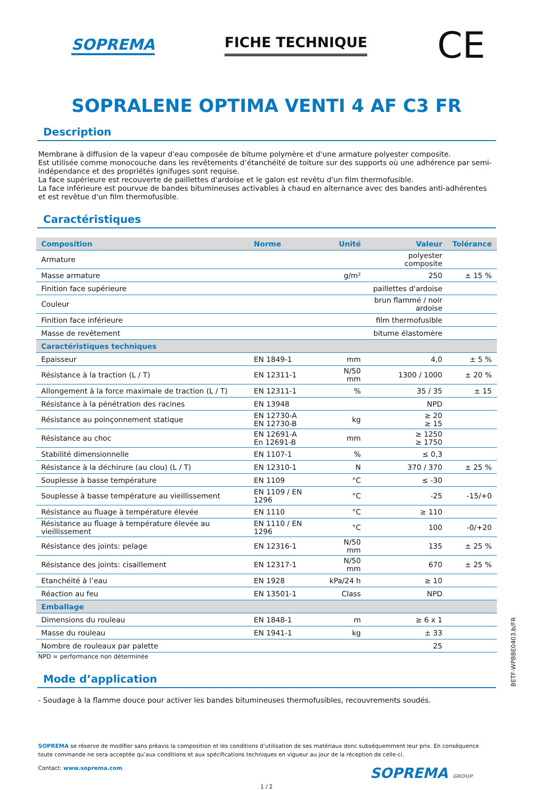SOPREMA FICHE TECHNIQUE
CE
SOPRALENE OPTIMA VENTI 4 AF C3 FR
Description
Membrane à diffusion de la vapeur d'eau composée de bitume polymère et d'une armature polyester composite.
Est utilisée comme monocouche dans les revêtements d’étanchéité de toiture sur des supports où une adhérence par semi-indépendance et des propriétés ignifuges sont requise.
La face supérieure est recouverte de paillettes d'ardoise et le galon est revêtu d'un film thermofusible.
La face inférieure est pourvue de bandes bitumineuses activables à chaud en alternance avec des bandes anti-adhérentes et est revêtue d'un film thermofusible.
Caractéristiques
| Composition | Norme | Unité | Valeur | Tolérance |
| --- | --- | --- | --- | --- |
| Armature | | | polyester composite | |
| Masse armature | | g/m² | 250 | ± 15 % |
| Finition face supérieure | | | paillettes d'ardoise | |
| Couleur | | | brun flammé / noir ardoise | |
| Finition face inférieure | | | film thermofusible | |
| Masse de revêtement | | | bitume élastomère | |
| Caractéristiques techniques | | | | |
| Epaisseur | EN 1849-1 | mm | 4,0 | ± 5 % |
| Résistance à la traction (L / T) | EN 12311-1 | N/50 mm | 1300 / 1000 | ± 20 % |
| Allongement à la force maximale de traction (L / T) | EN 12311-1 | % | 35 / 35 | ± 15 |
| Résistance à la pénétration des racines | EN 13948 | | NPD | |
| Résistance au poinçonnement statique | EN 12730-A EN 12730-B | kg | ≥ 20 ≥ 15 | |
| Résistance au choc | EN 12691-A En 12691-B | mm | ≥ 1250 ≥ 1750 | |
| Stabilité dimensionnelle | EN 1107-1 | % | ≤ 0,3 | |
| Résistance à la déchirure (au clou) (L / T) | EN 12310-1 | N | 370 / 370 | ± 25 % |
| Souplesse à basse température | EN 1109 | °C | ≤ -30 | |
| Souplesse à basse température au vieillissement | EN 1109 / EN 1296 | °C | -25 | -15/+0 |
| Résistance au fluage à température élevée | EN 1110 | °C | ≥ 110 | |
| Résistance au fluage à température élevée au vieillissement | EN 1110 / EN 1296 | °C | 100 | -0/+20 |
| Résistance des joints: pelage | EN 12316-1 | N/50 mm | 135 | ± 25 % |
| Résistance des joints: cisaillement | EN 12317-1 | N/50 mm | 670 | ± 25 % |
| Etanchéité à l’eau | EN 1928 | kPa/24 h | ≥ 10 | |
| Réaction au feu | EN 13501-1 | Class | NPD | |
| Emballage | | | | |
| Dimensions du rouleau | EN 1848-1 | m | ≥ 6 x 1 | |
| Masse du rouleau | EN 1941-1 | kg | ± 33 | |
| Nombre de rouleaux par palette | | | 25 | |
NPD = performance non déterminée
Mode d’application
- Soudage à la flamme douce pour activer les bandes bitumineuses thermofusibles, recouvrements soudés.
SOPREMA se réserve de modifier sans préavis la composition et les conditions d’utilisation de ses matériaux donc subséquemment leur prix. En conséquence toute commande ne sera acceptée qu’aux conditions et aux spécifications techniques en vigueur au jour de la réception de celle-ci.
Contact: www.soprema.com SOPREMA GROUP
1 / 2
BETF-WPBBE0403.b/FR